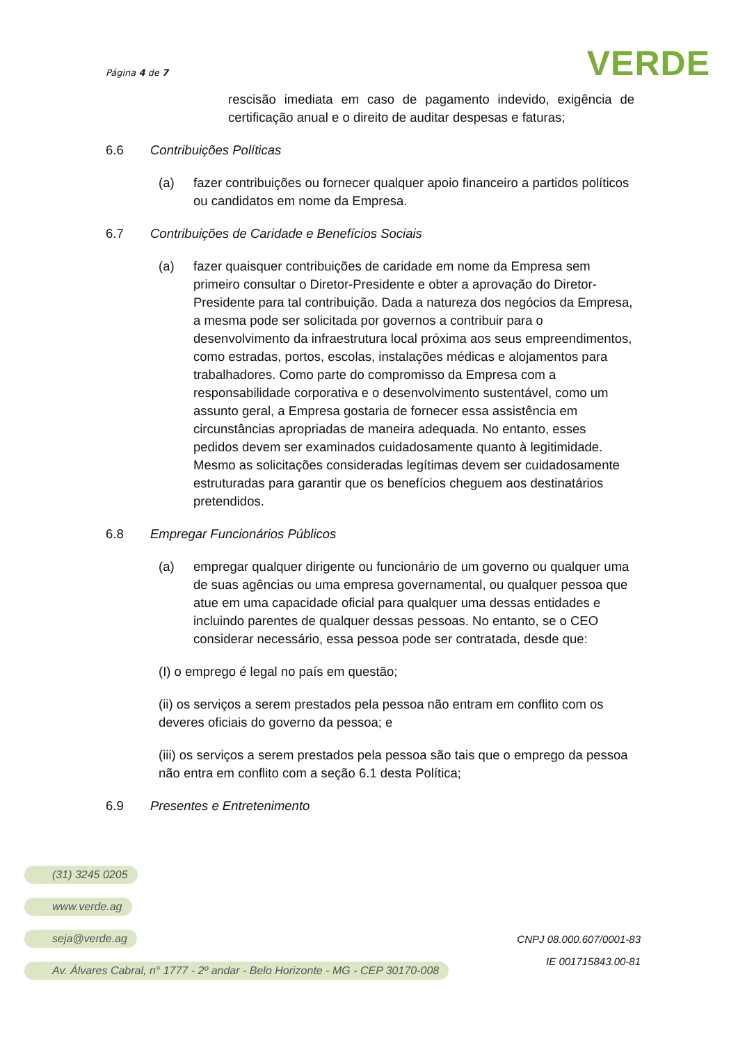Página 4 de 7
VERDE
rescisão imediata em caso de pagamento indevido, exigência de certificação anual e o direito de auditar despesas e faturas;
6.6 Contribuições Políticas
(a) fazer contribuições ou fornecer qualquer apoio financeiro a partidos políticos ou candidatos em nome da Empresa.
6.7 Contribuições de Caridade e Benefícios Sociais
(a) fazer quaisquer contribuições de caridade em nome da Empresa sem primeiro consultar o Diretor-Presidente e obter a aprovação do Diretor-Presidente para tal contribuição. Dada a natureza dos negócios da Empresa, a mesma pode ser solicitada por governos a contribuir para o desenvolvimento da infraestrutura local próxima aos seus empreendimentos, como estradas, portos, escolas, instalações médicas e alojamentos para trabalhadores. Como parte do compromisso da Empresa com a responsabilidade corporativa e o desenvolvimento sustentável, como um assunto geral, a Empresa gostaria de fornecer essa assistência em circunstâncias apropriadas de maneira adequada. No entanto, esses pedidos devem ser examinados cuidadosamente quanto à legitimidade. Mesmo as solicitações consideradas legítimas devem ser cuidadosamente estruturadas para garantir que os benefícios cheguem aos destinatários pretendidos.
6.8 Empregar Funcionários Públicos
(a) empregar qualquer dirigente ou funcionário de um governo ou qualquer uma de suas agências ou uma empresa governamental, ou qualquer pessoa que atue em uma capacidade oficial para qualquer uma dessas entidades e incluindo parentes de qualquer dessas pessoas. No entanto, se o CEO considerar necessário, essa pessoa pode ser contratada, desde que:
(I) o emprego é legal no país em questão;
(ii) os serviços a serem prestados pela pessoa não entram em conflito com os deveres oficiais do governo da pessoa; e
(iii) os serviços a serem prestados pela pessoa são tais que o emprego da pessoa não entra em conflito com a seção 6.1 desta Política;
6.9 Presentes e Entretenimento
(31) 3245 0205
www.verde.ag
seja@verde.ag
Av. Álvares Cabral, n° 1777 - 2º andar - Belo Horizonte - MG - CEP 30170-008
CNPJ 08.000.607/0001-83
IE 001715843.00-81